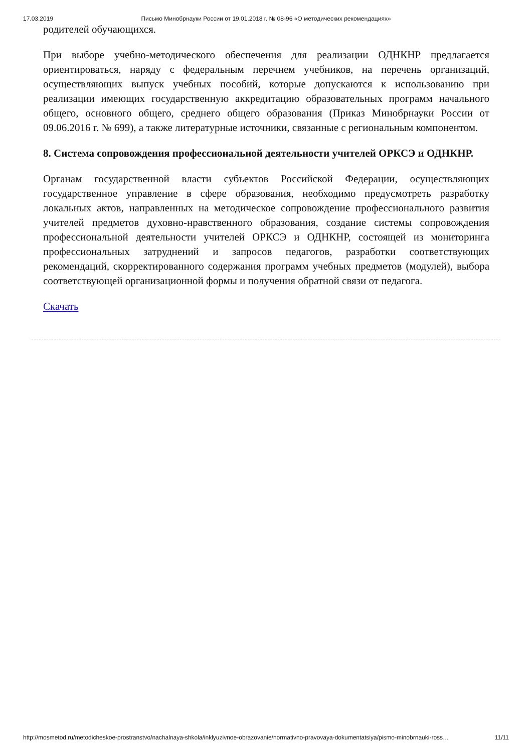17.03.2019 Письмо Минобрнауки России от 19.01.2018 г. № 08-96 «О методических рекомендациях»
родителей обучающихся.
При выборе учебно-методического обеспечения для реализации ОДНКНР предлагается ориентироваться, наряду с федеральным перечнем учебников, на перечень организаций, осуществляющих выпуск учебных пособий, которые допускаются к использованию при реализации имеющих государственную аккредитацию образовательных программ начального общего, основного общего, среднего общего образования (Приказ Минобрнауки России от 09.06.2016 г. № 699), а также литературные источники, связанные с региональным компонентом.
8. Система сопровождения профессиональной деятельности учителей ОРКСЭ и ОДНКНР.
Органам государственной власти субъектов Российской Федерации, осуществляющих государственное управление в сфере образования, необходимо предусмотреть разработку локальных актов, направленных на методическое сопровождение профессионального развития учителей предметов духовно-нравственного образования, создание системы сопровождения профессиональной деятельности учителей ОРКСЭ и ОДНКНР, состоящей из мониторинга профессиональных затруднений и запросов педагогов, разработки соответствующих рекомендаций, скорректированного содержания программ учебных предметов (модулей), выбора соответствующей организационной формы и получения обратной связи от педагога.
Скачать
http://mosmetod.ru/metodicheskoe-prostranstvo/nachalnaya-shkola/inklyuzivnoe-obrazovanie/normativno-pravovaya-dokumentatsiya/pismo-minobrnauki-ross… 11/11